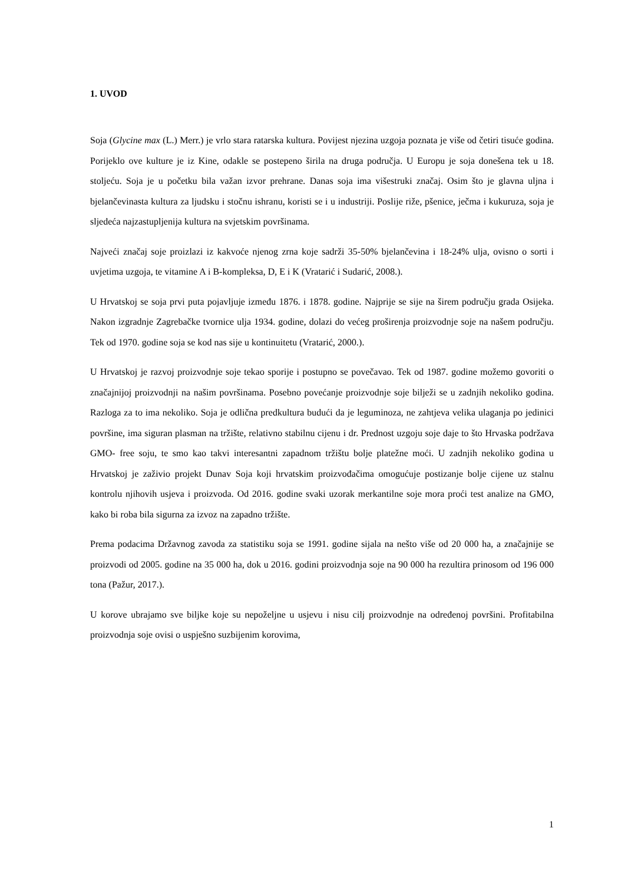1. UVOD
Soja (Glycine max (L.) Merr.) je vrlo stara ratarska kultura. Povijest njezina uzgoja poznata je više od četiri tisuće godina. Porijeklo ove kulture je iz Kine, odakle se postepeno širila na druga područja. U Europu je soja donešena tek u 18. stoljeću. Soja je u početku bila važan izvor prehrane. Danas soja ima višestruki značaj. Osim što je glavna uljna i bjelančevinasta kultura za ljudsku i stočnu ishranu, koristi se i u industriji. Poslije riže, pšenice, ječma i kukuruza, soja je sljedeća najzastupljenija kultura na svjetskim površinama.
Najveći značaj soje proizlazi iz kakvoće njenog zrna koje sadrži 35-50% bjelančevina i 18-24% ulja, ovisno o sorti i uvjetima uzgoja, te vitamine A i B-kompleksa, D, E i K (Vratarić i Sudarić, 2008.).
U Hrvatskoj se soja prvi puta pojavljuje između 1876. i 1878. godine. Najprije se sije na širem području grada Osijeka. Nakon izgradnje Zagrebačke tvornice ulja 1934. godine, dolazi do većeg proširenja proizvodnje soje na našem području. Tek od 1970. godine soja se kod nas sije u kontinuitetu (Vratarić, 2000.).
U Hrvatskoj je razvoj proizvodnje soje tekao sporije i postupno se povečavao. Tek od 1987. godine možemo govoriti o značajnijoj proizvodnji na našim površinama. Posebno povećanje proizvodnje soje bilježi se u zadnjih nekoliko godina. Razloga za to ima nekoliko. Soja je odlična predkultura budući da je leguminoza, ne zahtjeva velika ulaganja po jedinici površine, ima siguran plasman na tržište, relativno stabilnu cijenu i dr. Prednost uzgoju soje daje to što Hrvaska podržava GMO- free soju, te smo kao takvi interesantni zapadnom tržištu bolje platežne moći. U zadnjih nekoliko godina u Hrvatskoj je zaživio projekt Dunav Soja koji hrvatskim proizvođačima omogućuje postizanje bolje cijene uz stalnu kontrolu njihovih usjeva i proizvoda. Od 2016. godine svaki uzorak merkantilne soje mora proći test analize na GMO, kako bi roba bila sigurna za izvoz na zapadno tržište.
Prema podacima Državnog zavoda za statistiku soja se 1991. godine sijala na nešto više od 20 000 ha, a značajnije se proizvodi od 2005. godine na 35 000 ha, dok u 2016. godini proizvodnja soje na 90 000 ha rezultira prinosom od 196 000 tona (Pažur, 2017.).
U korove ubrajamo sve biljke koje su nepoželjne u usjevu i nisu cilj proizvodnje na određenoj površini. Profitabilna proizvodnja soje ovisi o uspješno suzbijenim korovima,
1